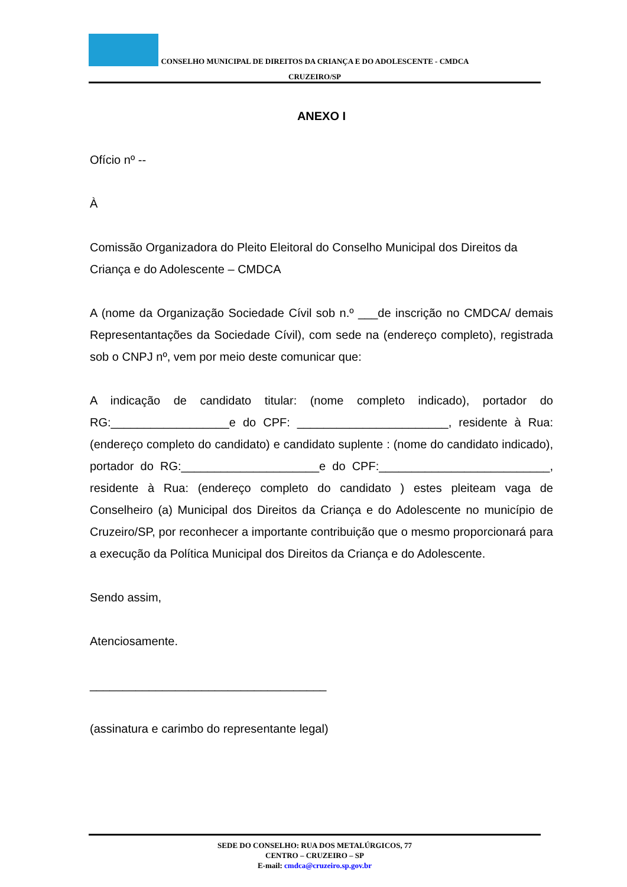CONSELHO MUNICIPAL DE DIREITOS DA CRIANÇA E DO ADOLESCENTE - CMDCA
CRUZEIRO/SP
ANEXO I
Ofício nº --
À
Comissão Organizadora do Pleito Eleitoral do Conselho Municipal dos Direitos da Criança e do Adolescente – CMDCA
A (nome da Organização Sociedade Cívil sob n.º ___de inscrição no CMDCA/ demais Representantações da Sociedade Cívil), com sede na (endereço completo), registrada sob o CNPJ nº, vem por meio deste comunicar que:
A indicação de candidato titular: (nome completo indicado), portador do RG:__________________e do CPF: _______________________, residente à Rua: (endereço completo do candidato) e candidato suplente : (nome do candidato indicado), portador do RG:_____________________e do CPF:__________________________, residente à Rua: (endereço completo do candidato ) estes pleiteam vaga de Conselheiro (a) Municipal dos Direitos da Criança e do Adolescente no município de Cruzeiro/SP, por reconhecer a importante contribuição que o mesmo proporcionará para a execução da Política Municipal dos Direitos da Criança e do Adolescente.
Sendo assim,
Atenciosamente.
____________________________________
(assinatura e carimbo do representante legal)
SEDE DO CONSELHO: RUA DOS METALÚRGICOS, 77
CENTRO – CRUZEIRO – SP
E-mail: cmdca@cruzeiro.sp.gov.br